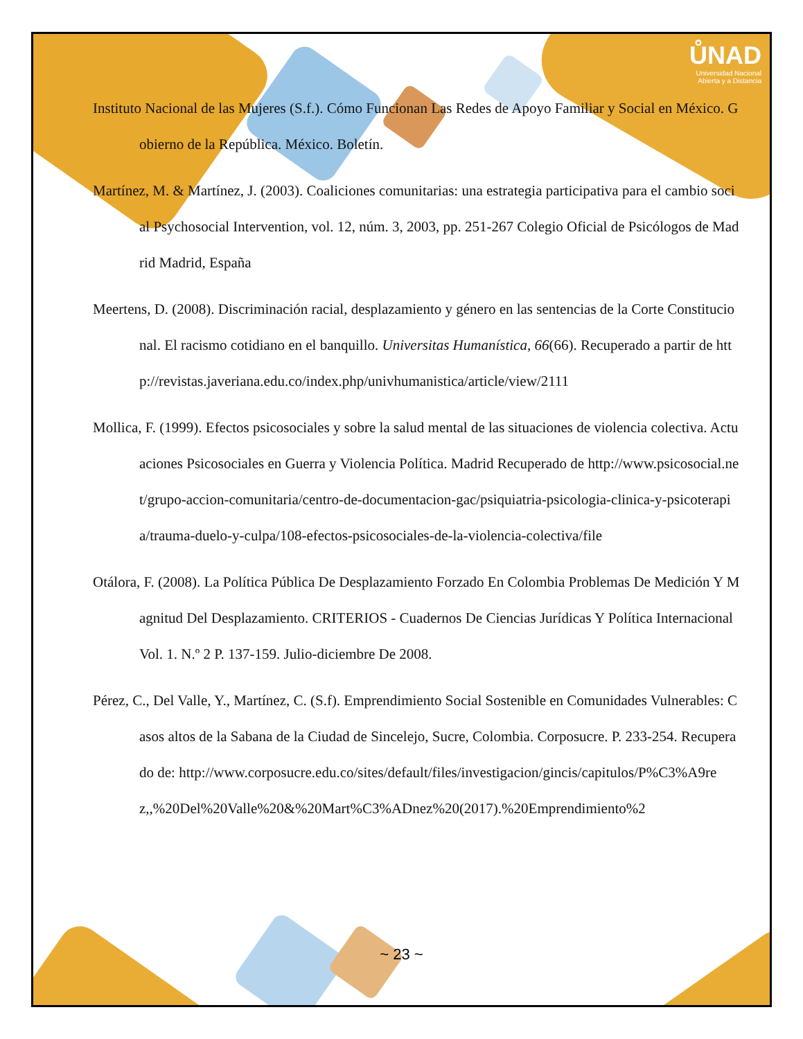ŮNAD
Universidad Nacional
Abierta y a Distancia
Instituto Nacional de las Mujeres (S.f.). Cómo Funcionan Las Redes de Apoyo Familiar y Social en México. Gobierno de la República. México. Boletín.
Martínez, M. & Martínez, J. (2003). Coaliciones comunitarias: una estrategia participativa para el cambio social Psychosocial Intervention, vol. 12, núm. 3, 2003, pp. 251-267 Colegio Oficial de Psicólogos de Madrid Madrid, España
Meertens, D. (2008). Discriminación racial, desplazamiento y género en las sentencias de la Corte Constitucional. El racismo cotidiano en el banquillo. Universitas Humanística, 66(66). Recuperado a partir de http://revistas.javeriana.edu.co/index.php/univhumanistica/article/view/2111
Mollica, F. (1999). Efectos psicosociales y sobre la salud mental de las situaciones de violencia colectiva. Actuaciones Psicosociales en Guerra y Violencia Política. Madrid Recuperado de http://www.psicosocial.net/grupo-accion-comunitaria/centro-de-documentacion-gac/psiquiatria-psicologia-clinica-y-psicoterapia/trauma-duelo-y-culpa/108-efectos-psicosociales-de-la-violencia-colectiva/file
Otálora, F. (2008). La Política Pública De Desplazamiento Forzado En Colombia Problemas De Medición Y Magnitud Del Desplazamiento. CRITERIOS - Cuadernos De Ciencias Jurídicas Y Política Internacional Vol. 1. N.º 2 P. 137-159. Julio-diciembre De 2008.
Pérez, C., Del Valle, Y., Martínez, C. (S.f). Emprendimiento Social Sostenible en Comunidades Vulnerables: Casos altos de la Sabana de la Ciudad de Sincelejo, Sucre, Colombia. Corposucre. P. 233-254. Recuperado de: http://www.corposucre.edu.co/sites/default/files/investigacion/gincis/capitulos/P%C3%A9rez,,%20Del%20Valle%20&%20Mart%C3%ADnez%20(2017).%20Emprendimiento%2
~ 23 ~